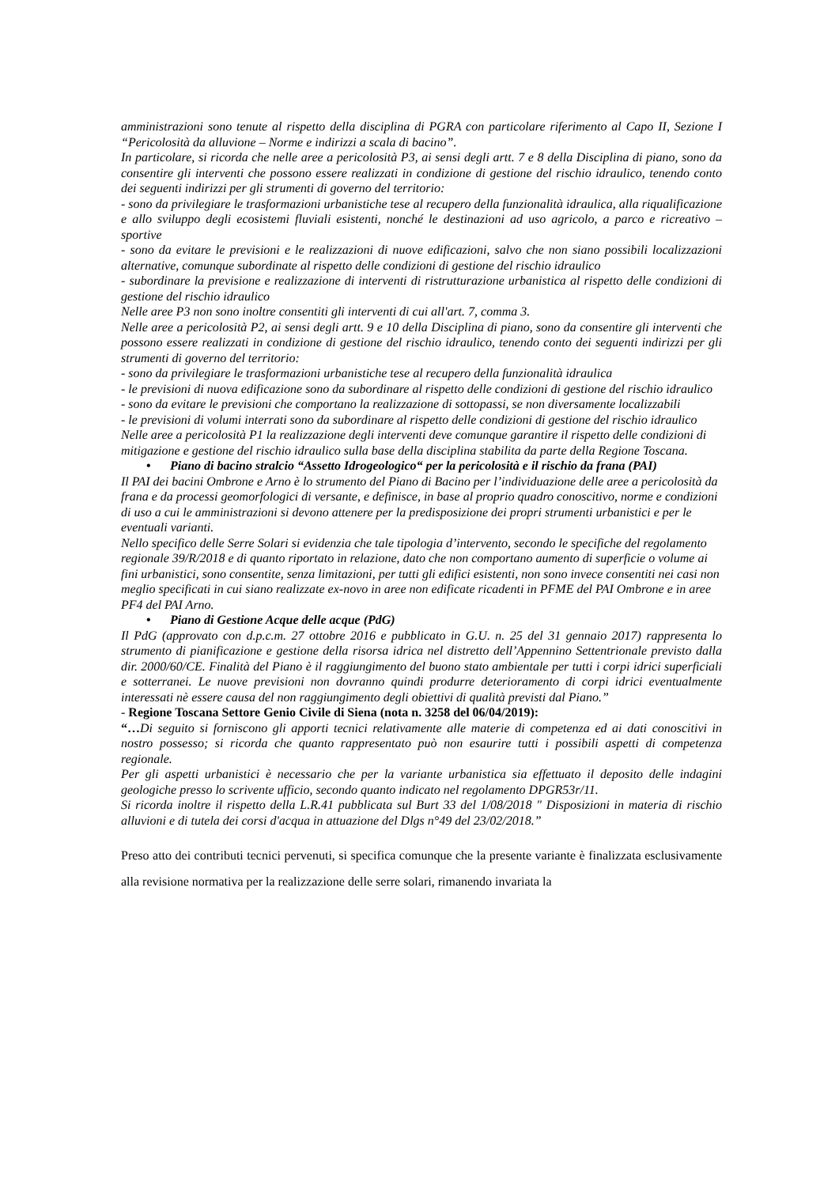amministrazioni sono tenute al rispetto della disciplina di PGRA con particolare riferimento al Capo II, Sezione I “Pericolosità da alluvione – Norme e indirizzi a scala di bacino”.
In particolare, si ricorda che nelle aree a pericolosità P3, ai sensi degli artt. 7 e 8 della Disciplina di piano, sono da consentire gli interventi che possono essere realizzati in condizione di gestione del rischio idraulico, tenendo conto dei seguenti indirizzi per gli strumenti di governo del territorio:
- sono da privilegiare le trasformazioni urbanistiche tese al recupero della funzionalità idraulica, alla riqualificazione e allo sviluppo degli ecosistemi fluviali esistenti, nonché le destinazioni ad uso agricolo, a parco e ricreativo – sportive
- sono da evitare le previsioni e le realizzazioni di nuove edificazioni, salvo che non siano possibili localizzazioni alternative, comunque subordinate al rispetto delle condizioni di gestione del rischio idraulico
- subordinare la previsione e realizzazione di interventi di ristrutturazione urbanistica al rispetto delle condizioni di gestione del rischio idraulico
Nelle aree P3 non sono inoltre consentiti gli interventi di cui all'art. 7, comma 3.
Nelle aree a pericolosità P2, ai sensi degli artt. 9 e 10 della Disciplina di piano, sono da consentire gli interventi che possono essere realizzati in condizione di gestione del rischio idraulico, tenendo conto dei seguenti indirizzi per gli strumenti di governo del territorio:
- sono da privilegiare le trasformazioni urbanistiche tese al recupero della funzionalità idraulica
- le previsioni di nuova edificazione sono da subordinare al rispetto delle condizioni di gestione del rischio idraulico
- sono da evitare le previsioni che comportano la realizzazione di sottopassi, se non diversamente localizzabili
- le previsioni di volumi interrati sono da subordinare al rispetto delle condizioni di gestione del rischio idraulico
Nelle aree a pericolosità P1 la realizzazione degli interventi deve comunque garantire il rispetto delle condizioni di mitigazione e gestione del rischio idraulico sulla base della disciplina stabilita da parte della Regione Toscana.
• Piano di bacino stralcio “Assetto Idrogeologico“ per la pericolosità e il rischio da frana (PAI)
Il PAI dei bacini Ombrone e Arno è lo strumento del Piano di Bacino per l’individuazione delle aree a pericolosità da frana e da processi geomorfologici di versante, e definisce, in base al proprio quadro conoscitivo, norme e condizioni di uso a cui le amministrazioni si devono attenere per la predisposizione dei propri strumenti urbanistici e per le eventuali varianti.
Nello specifico delle Serre Solari si evidenzia che tale tipologia d’intervento, secondo le specifiche del regolamento regionale 39/R/2018 e di quanto riportato in relazione, dato che non comportano aumento di superficie o volume ai fini urbanistici, sono consentite, senza limitazioni, per tutti gli edifici esistenti, non sono invece consentiti nei casi non meglio specificati in cui siano realizzate ex-novo in aree non edificate ricadenti in PFME del PAI Ombrone e in aree PF4 del PAI Arno.
• Piano di Gestione Acque delle acque (PdG)
Il PdG (approvato con d.p.c.m. 27 ottobre 2016 e pubblicato in G.U. n. 25 del 31 gennaio 2017) rappresenta lo strumento di pianificazione e gestione della risorsa idrica nel distretto dell’Appennino Settentrionale previsto dalla dir. 2000/60/CE. Finalità del Piano è il raggiungimento del buono stato ambientale per tutti i corpi idrici superficiali e sotterranei. Le nuove previsioni non dovranno quindi produrre deterioramento di corpi idrici eventualmente interessati nè essere causa del non raggiungimento degli obiettivi di qualità previsti dal Piano.”
- Regione Toscana Settore Genio Civile di Siena (nota n. 3258 del 06/04/2019):
“…Di seguito si forniscono gli apporti tecnici relativamente alle materie di competenza ed ai dati conoscitivi in nostro possesso; si ricorda che quanto rappresentato può non esaurire tutti i possibili aspetti di competenza regionale.
Per gli aspetti urbanistici è necessario che per la variante urbanistica sia effettuato il deposito delle indagini geologiche presso lo scrivente ufficio, secondo quanto indicato nel regolamento DPGR53r/11.
Si ricorda inoltre il rispetto della L.R.41 pubblicata sul Burt 33 del 1/08/2018 " Disposizioni in materia di rischio alluvioni e di tutela dei corsi d'acqua in attuazione del Dlgs n°49 del 23/02/2018.”
Preso atto dei contributi tecnici pervenuti, si specifica comunque che la presente variante è finalizzata esclusivamente alla revisione normativa per la realizzazione delle serre solari, rimanendo invariata la